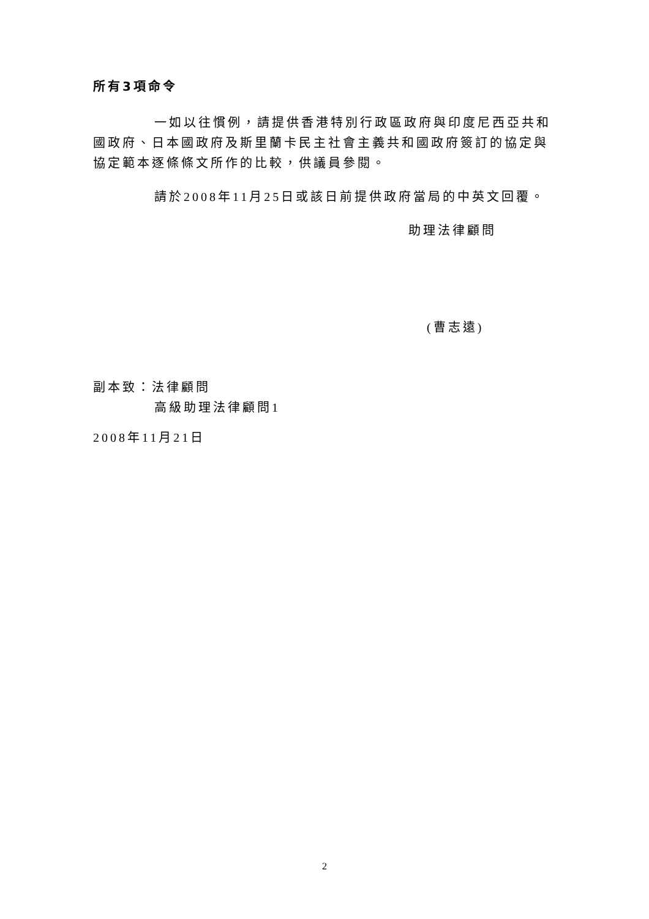所有3項命令
一如以往慣例，請提供香港特別行政區政府與印度尼西亞共和國政府、日本國政府及斯里蘭卡民主社會主義共和國政府簽訂的協定與協定範本逐條條文所作的比較，供議員參閱。
請於2008年11月25日或該日前提供政府當局的中英文回覆。
助理法律顧問
(曹志遠)
副本致：法律顧問
高級助理法律顧問1
2008年11月21日
2